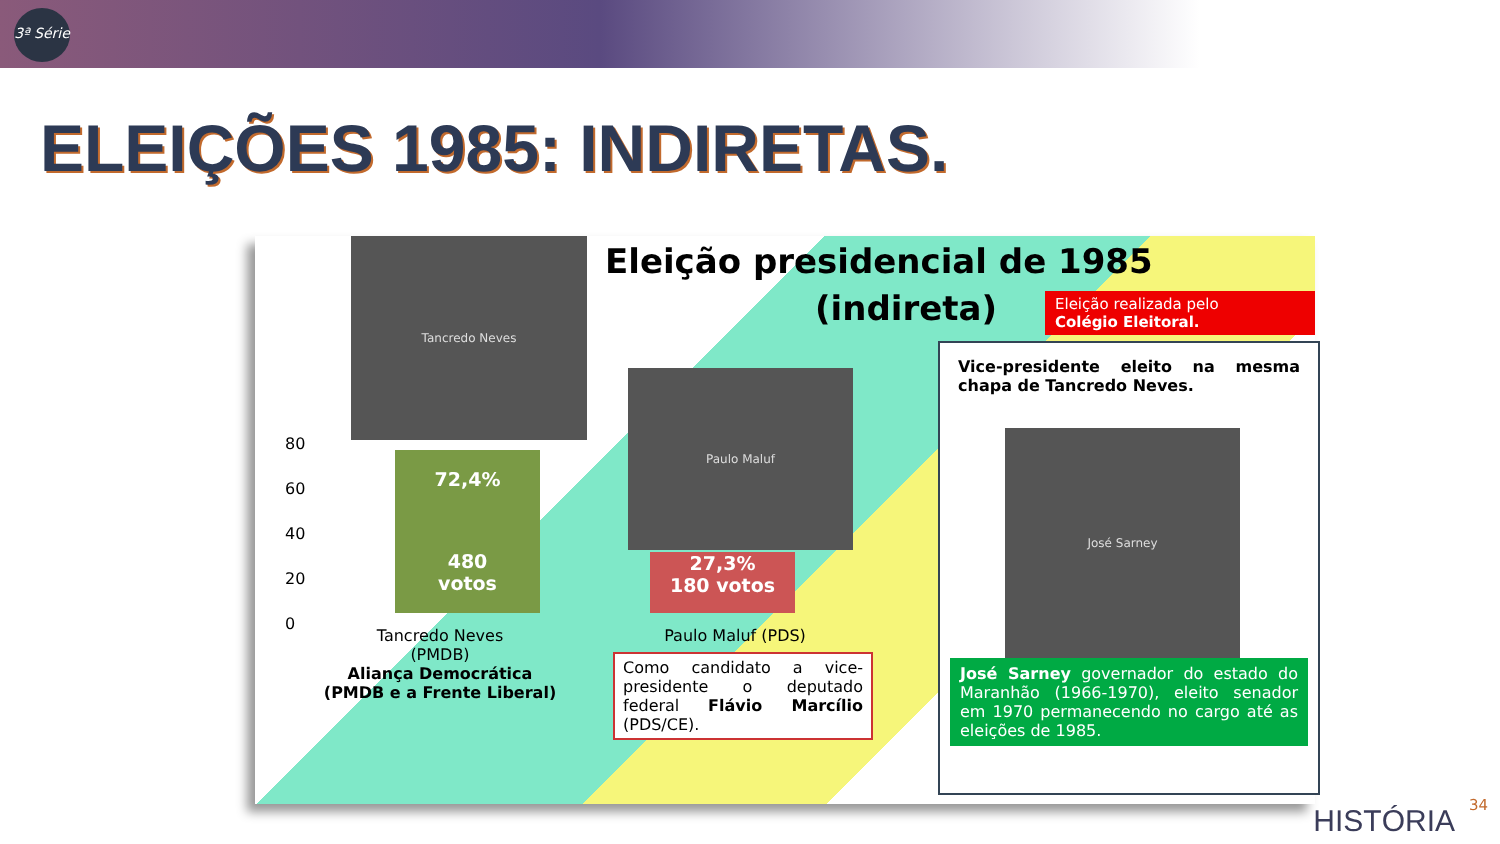3ª Série
ELEIÇÕES 1985: INDIRETAS.
Tancredo Neves Eleição presidencial de 1985
(indireta)
Eleição realizada pelo
Colégio Eleitoral.
80
60
40
20
0
72,4%
480
votos
Paulo Maluf
27,3%
180 votos
Tancredo Neves
(PMDB)
Aliança Democrática
(PMDB e a Frente Liberal)
Paulo Maluf (PDS)
Como candidato a vice-presidente o deputado federal Flávio Marcílio (PDS/CE).
Vice-presidente eleito na mesma chapa de Tancredo Neves.
José Sarney
José Sarney governador do estado do Maranhão (1966-1970), eleito senador em 1970 permanecendo no cargo até as eleições de 1985.
HISTÓRIA 34